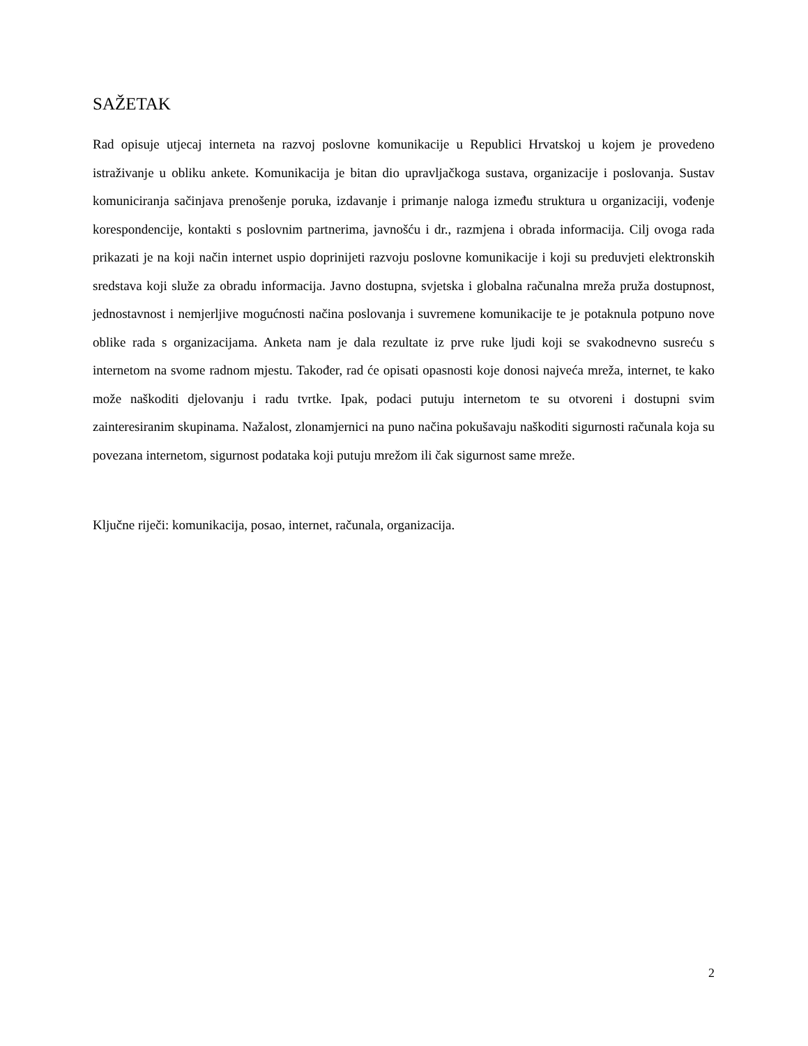SAŽETAK
Rad opisuje utjecaj interneta na razvoj poslovne komunikacije u Republici Hrvatskoj u kojem je provedeno istraživanje u obliku ankete. Komunikacija je bitan dio upravljačkoga sustava, organizacije i poslovanja. Sustav komuniciranja sačinjava prenošenje poruka, izdavanje i primanje naloga između struktura u organizaciji, vođenje korespondencije, kontakti s poslovnim partnerima, javnošću i dr., razmjena i obrada informacija. Cilj ovoga rada prikazati je na koji način internet uspio doprinijeti razvoju poslovne komunikacije i koji su preduvjeti elektronskih sredstava koji služe za obradu informacija. Javno dostupna, svjetska i globalna računalna mreža pruža dostupnost, jednostavnost i nemjerljive mogućnosti načina poslovanja i suvremene komunikacije te je potaknula potpuno nove oblike rada s organizacijama. Anketa nam je dala rezultate iz prve ruke ljudi koji se svakodnevno susreću s internetom na svome radnom mjestu. Također, rad će opisati opasnosti koje donosi najveća mreža, internet, te kako može naškoditi djelovanju i radu tvrtke. Ipak, podaci putuju internetom te su otvoreni i dostupni svim zainteresiranim skupinama. Nažalost, zlonamjernici na puno načina pokušavaju naškoditi sigurnosti računala koja su povezana internetom, sigurnost podataka koji putuju mrežom ili čak sigurnost same mreže.
Ključne riječi: komunikacija, posao, internet, računala, organizacija.
2